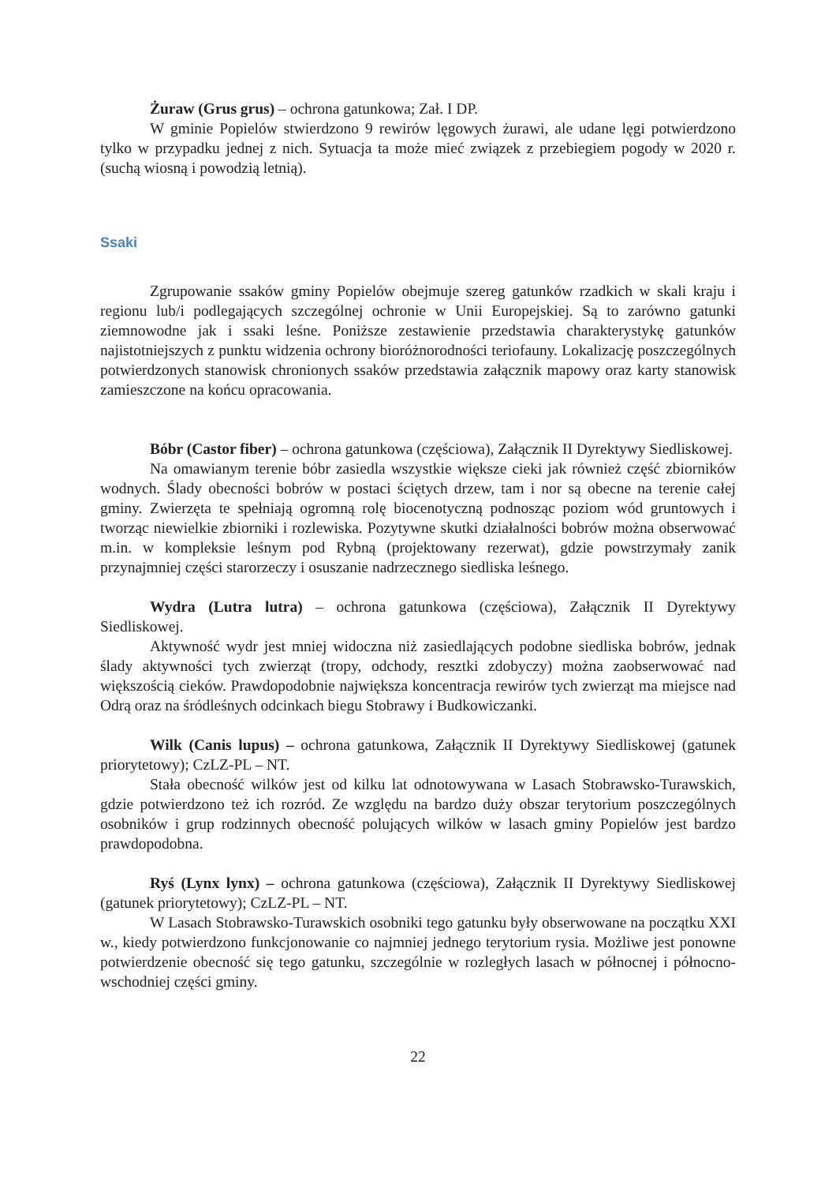Żuraw (Grus grus) – ochrona gatunkowa; Zał. I DP.
W gminie Popielów stwierdzono 9 rewirów lęgowych żurawi, ale udane lęgi potwierdzono tylko w przypadku jednej z nich. Sytuacja ta może mieć związek z przebiegiem pogody w 2020 r. (suchą wiosną i powodzią letnią).
Ssaki
Zgrupowanie ssaków gminy Popielów obejmuje szereg gatunków rzadkich w skali kraju i regionu lub/i podlegających szczególnej ochronie w Unii Europejskiej. Są to zarówno gatunki ziemnowodne jak i ssaki leśne. Poniższe zestawienie przedstawia charakterystykę gatunków najistotniejszych z punktu widzenia ochrony bioróżnorodności teriofauny. Lokalizację poszczególnych potwierdzonych stanowisk chronionych ssaków przedstawia załącznik mapowy oraz karty stanowisk zamieszczone na końcu opracowania.
Bóbr (Castor fiber) – ochrona gatunkowa (częściowa), Załącznik II Dyrektywy Siedliskowej.
Na omawianym terenie bóbr zasiedla wszystkie większe cieki jak również część zbiorników wodnych. Ślady obecności bobrów w postaci ściętych drzew, tam i nor są obecne na terenie całej gminy. Zwierzęta te spełniają ogromną rolę biocenotyczną podnosząc poziom wód gruntowych i tworząc niewielkie zbiorniki i rozlewiska. Pozytywne skutki działalności bobrów można obserwować m.in. w kompleksie leśnym pod Rybną (projektowany rezerwat), gdzie powstrzymały zanik przynajmniej części starorzeczy i osuszanie nadrzecznego siedliska leśnego.
Wydra (Lutra lutra) – ochrona gatunkowa (częściowa), Załącznik II Dyrektywy Siedliskowej.
Aktywność wydr jest mniej widoczna niż zasiedlających podobne siedliska bobrów, jednak ślady aktywności tych zwierząt (tropy, odchody, resztki zdobyczy) można zaobserwować nad większością cieków. Prawdopodobnie największa koncentracja rewirów tych zwierząt ma miejsce nad Odrą oraz na śródleśnych odcinkach biegu Stobrawy i Budkowiczanki.
Wilk (Canis lupus) – ochrona gatunkowa, Załącznik II Dyrektywy Siedliskowej (gatunek priorytetowy); CzLZ-PL – NT.
Stała obecność wilków jest od kilku lat odnotowywana w Lasach Stobrawsko-Turawskich, gdzie potwierdzono też ich rozród. Ze względu na bardzo duży obszar terytorium poszczególnych osobników i grup rodzinnych obecność polujących wilków w lasach gminy Popielów jest bardzo prawdopodobna.
Ryś (Lynx lynx) – ochrona gatunkowa (częściowa), Załącznik II Dyrektywy Siedliskowej (gatunek priorytetowy); CzLZ-PL – NT.
W Lasach Stobrawsko-Turawskich osobniki tego gatunku były obserwowane na początku XXI w., kiedy potwierdzono funkcjonowanie co najmniej jednego terytorium rysia. Możliwe jest ponowne potwierdzenie obecność się tego gatunku, szczególnie w rozległych lasach w północnej i północno-wschodniej części gminy.
22